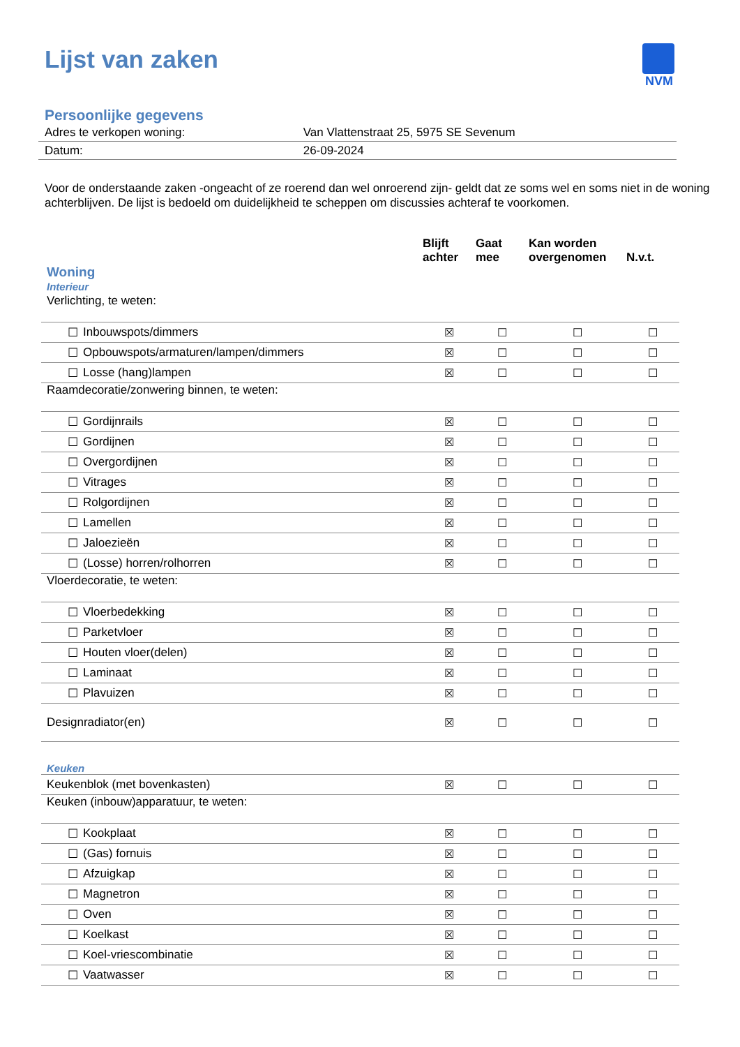Lijst van zaken
NVM
Persoonlijke gegevens
| Adres te verkopen woning: | Van Vlattenstraat 25, 5975 SE Sevenum |
| Datum: | 26-09-2024 |
Voor de onderstaande zaken -ongeacht of ze roerend dan wel onroerend zijn- geldt dat ze soms wel en soms niet in de woning achterblijven. De lijst is bedoeld om duidelijkheid te scheppen om discussies achteraf te voorkomen.
| | | | Blijft achter | Gaat mee | Kan worden overgenomen | N.v.t. |
| --- | --- | --- | --- | --- | --- | --- |
| Woning Interieur | | | | | | |
| Verlichting, te weten: | | | | | | |
| | ☐ | Inbouwspots/dimmers | ☒ | ☐ | ☐ | ☐ |
| | ☐ | Opbouwspots/armaturen/lampen/dimmers | ☒ | ☐ | ☐ | ☐ |
| | ☐ | Losse (hang)lampen | ☒ | ☐ | ☐ | ☐ |
| Raamdecoratie/zonwering binnen, te weten: | | | | | | |
| | ☐ | Gordijnrails | ☒ | ☐ | ☐ | ☐ |
| | ☐ | Gordijnen | ☒ | ☐ | ☐ | ☐ |
| | ☐ | Overgordijnen | ☒ | ☐ | ☐ | ☐ |
| | ☐ | Vitrages | ☒ | ☐ | ☐ | ☐ |
| | ☐ | Rolgordijnen | ☒ | ☐ | ☐ | ☐ |
| | ☐ | Lamellen | ☒ | ☐ | ☐ | ☐ |
| | ☐ | Jaloezieën | ☒ | ☐ | ☐ | ☐ |
| | ☐ | (Losse) horren/rolhorren | ☒ | ☐ | ☐ | ☐ |
| Vloerdecoratie, te weten: | | | | | | |
| | ☐ | Vloerbedekking | ☒ | ☐ | ☐ | ☐ |
| | ☐ | Parketvloer | ☒ | ☐ | ☐ | ☐ |
| | ☐ | Houten vloer(delen) | ☒ | ☐ | ☐ | ☐ |
| | ☐ | Laminaat | ☒ | ☐ | ☐ | ☐ |
| | ☐ | Plavuizen | ☒ | ☐ | ☐ | ☐ |
| Designradiator(en) | | | ☒ | ☐ | ☐ | ☐ |
| Keuken | | | | | | |
| Keukenblok (met bovenkasten) | | | ☒ | ☐ | ☐ | ☐ |
| Keuken (inbouw)apparatuur, te weten: | | | | | | |
| | ☐ | Kookplaat | ☒ | ☐ | ☐ | ☐ |
| | ☐ | (Gas) fornuis | ☒ | ☐ | ☐ | ☐ |
| | ☐ | Afzuigkap | ☒ | ☐ | ☐ | ☐ |
| | ☐ | Magnetron | ☒ | ☐ | ☐ | ☐ |
| | ☐ | Oven | ☒ | ☐ | ☐ | ☐ |
| | ☐ | Koelkast | ☒ | ☐ | ☐ | ☐ |
| | ☐ | Koel-vriescombinatie | ☒ | ☐ | ☐ | ☐ |
| | ☐ | Vaatwasser | ☒ | ☐ | ☐ | ☐ |